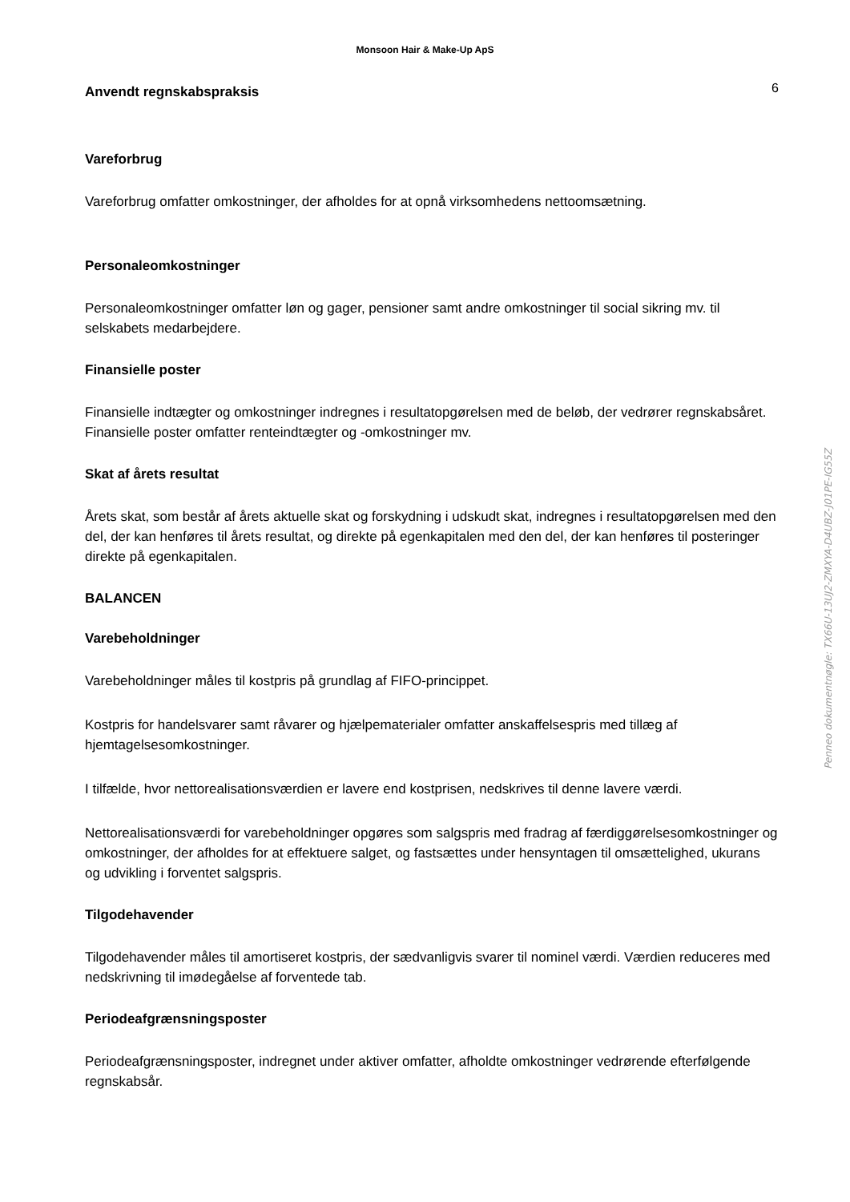Monsoon Hair & Make-Up ApS
Anvendt regnskabspraksis
6
Vareforbrug
Vareforbrug omfatter omkostninger, der afholdes for at opnå virksomhedens nettoomsætning.
Personaleomkostninger
Personaleomkostninger omfatter løn og gager, pensioner samt andre omkostninger til social sikring mv. til selskabets medarbejdere.
Finansielle poster
Finansielle indtægter og omkostninger indregnes i resultatopgørelsen med de beløb, der vedrører regnskabsåret. Finansielle poster omfatter renteindtægter og -omkostninger mv.
Skat af årets resultat
Årets skat, som består af årets aktuelle skat og forskydning i udskudt skat, indregnes i resultatopgørelsen med den del, der kan henføres til årets resultat, og direkte på egenkapitalen med den del, der kan henføres til posteringer direkte på egenkapitalen.
BALANCEN
Varebeholdninger
Varebeholdninger måles til kostpris på grundlag af FIFO-princippet.
Kostpris for handelsvarer samt råvarer og hjælpematerialer omfatter anskaffelsespris med tillæg af hjemtagelsesomkostninger.
I tilfælde, hvor nettorealisationsværdien er lavere end kostprisen, nedskrives til denne lavere værdi.
Nettorealisationsværdi for varebeholdninger opgøres som salgspris med fradrag af færdiggørelsesomkostninger og omkostninger, der afholdes for at effektuere salget, og fastsættes under hensyntagen til omsættelighed, ukurans og udvikling i forventet salgspris.
Tilgodehavender
Tilgodehavender måles til amortiseret kostpris, der sædvanligvis svarer til nominel værdi. Værdien reduceres med nedskrivning til imødegåelse af forventede tab.
Periodeafgrænsningsposter
Periodeafgrænsningsposter, indregnet under aktiver omfatter, afholdte omkostninger vedrørende efterfølgende regnskabsår.
Penneo dokumentnøgle: TX66U-13UJ2-ZMXYA-D4UBZ-J01PE-IG55Z